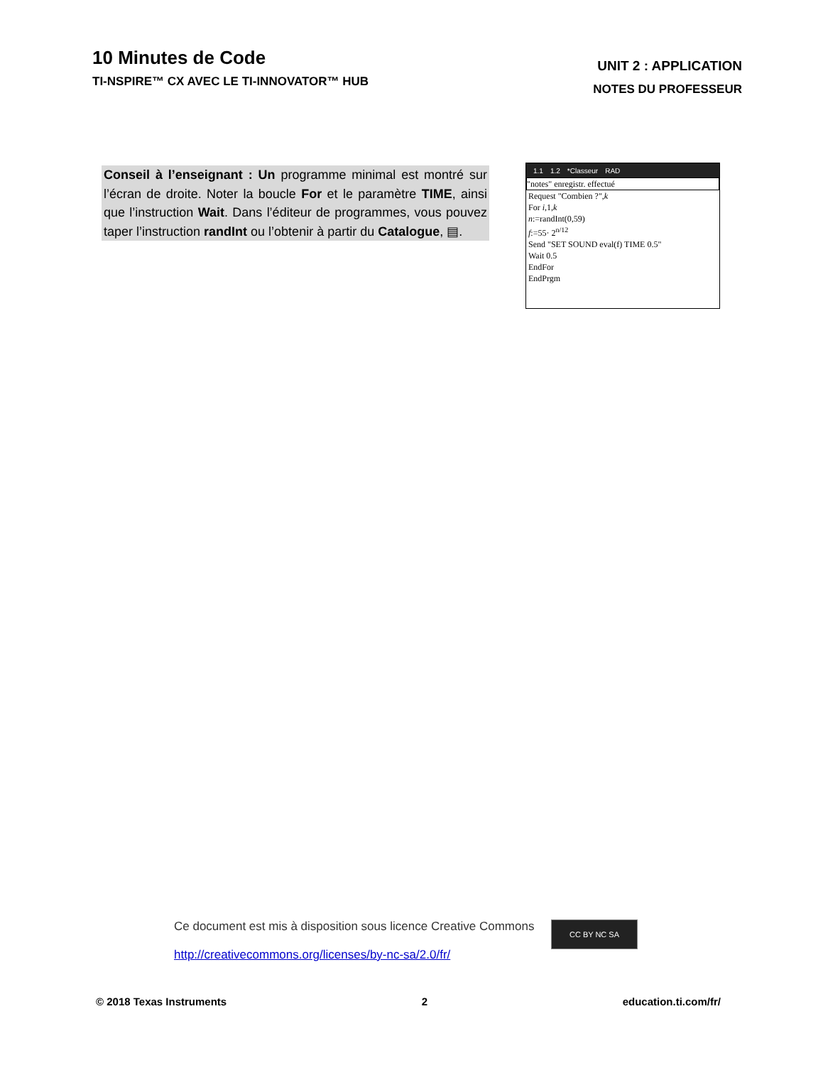10 Minutes de Code
TI-NSPIRE™ CX AVEC LE TI-INNOVATOR™ HUB
UNIT 2 : APPLICATION
NOTES DU PROFESSEUR
Conseil à l’enseignant : Un programme minimal est montré sur l’écran de droite. Noter la boucle For et le paramètre TIME, ainsi que l’instruction Wait. Dans l’éditeur de programmes, vous pouvez taper l’instruction randInt ou l’obtenir à partir du Catalogue, ▤.
1.1 1.2 *Classeur RAD
"notes" enregistr. effectué
Request "Combien ?",k
For i,1,k
n:=randInt(0,59)
f:=55· 2<sup>n/12</sup>
Send "SET SOUND eval(f) TIME 0.5"
Wait 0.5
EndFor
EndPrgm
Ce document est mis à disposition sous licence Creative Commons
http://creativecommons.org/licenses/by-nc-sa/2.0/fr/
CC BY NC SA
© 2018 Texas Instruments 2 education.ti.com/fr/